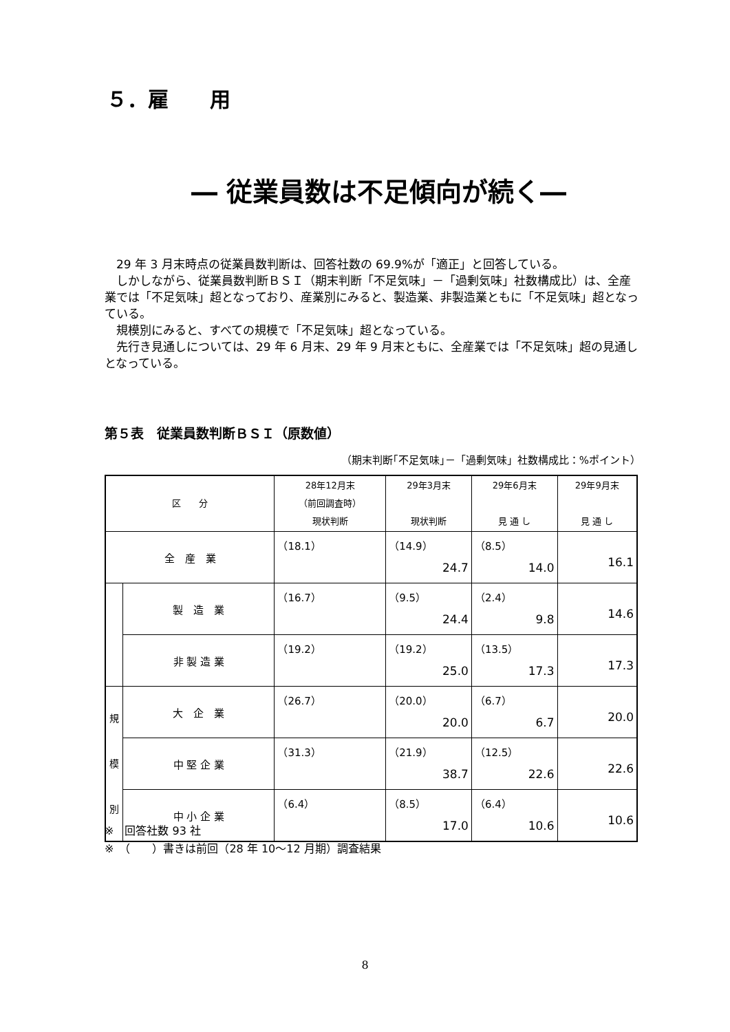５．雇　　用
― 従業員数は不足傾向が続く―
　29 年 3 月末時点の従業員数判断は、回答社数の 69.9%が「適正」と回答している。
　しかしながら、従業員数判断ＢＳＩ（期末判断「不足気味」－「過剰気味」社数構成比）は、全産業では「不足気味」超となっており、産業別にみると、製造業、非製造業ともに「不足気味」超となっている。
　規模別にみると、すべての規模で「不足気味」超となっている。
　先行き見通しについては、29 年 6 月末、29 年 9 月末ともに、全産業では「不足気味」超の見通しとなっている。
第５表　従業員数判断ＢＳＩ（原数値）
（期末判断｢不足気味｣－「過剰気味」社数構成比：%ポイント）
| 区 分 | | 28年12月末 （前回調査時） 現状判断 | 29年3月末 現状判断 | 29年6月末 見 通 し | 29年9月末 見 通 し |
| --- | --- | --- | --- | --- | --- |
| 全 産 業 | | （18.1） | （14.9） 24.7 | （8.5） 14.0 | 16.1 |
| | 製 造 業 | （16.7） | （9.5） 24.4 | （2.4） 9.8 | 14.6 |
| | 非 製 造 業 | （19.2） | （19.2） 25.0 | （13.5） 17.3 | 17.3 |
| 規 模 別 | 大 企 業 | （26.7） | （20.0） 20.0 | （6.7） 6.7 | 20.0 |
| | 中 堅 企 業 | （31.3） | （21.9） 38.7 | （12.5） 22.6 | 22.6 |
| | 中 小 企 業 | （6.4） | （8.5） 17.0 | （6.4） 10.6 | 10.6 |
※　回答社数 93 社
※　（　　）書きは前回（28 年 10～12 月期）調査結果
8